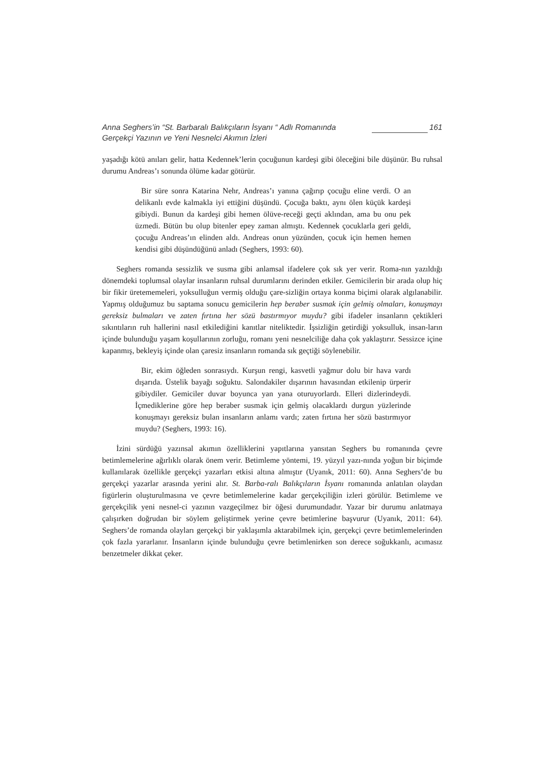Anna Seghers’in “St. Barbaralı Balıkçıların İsyanı “ Adlı Romanında
Gerçekçi Yazının ve Yeni Nesnelci Akımın İzleri
161
yaşadığı kötü anıları gelir, hatta Kedennek’lerin çocuğunun kardeşi gibi öleceğini bile düşünür. Bu ruhsal durumu Andreas’ı sonunda ölüme kadar götürür.
Bir süre sonra Katarina Nehr, Andreas’ı yanına çağırıp çocuğu eline verdi. O an delikanlı evde kalmakla iyi ettiğini düşündü. Çocuğa baktı, aynı ölen küçük kardeşi gibiydi. Bunun da kardeşi gibi hemen ölüve-receği geçti aklından, ama bu onu pek üzmedi. Bütün bu olup bitenler epey zaman almıştı. Kedennek çocuklarla geri geldi, çocuğu Andreas’ın elinden aldı. Andreas onun yüzünden, çocuk için hemen hemen kendisi gibi düşündüğünü anladı (Seghers, 1993: 60).
Seghers romanda sessizlik ve susma gibi anlamsal ifadelere çok sık yer verir. Roma-nın yazıldığı dönemdeki toplumsal olaylar insanların ruhsal durumlarını derinden etkiler. Gemicilerin bir arada olup hiç bir fikir üretememeleri, yoksulluğun vermiş olduğu çare-sizliğin ortaya konma biçimi olarak algılanabilir. Yapmış olduğumuz bu saptama sonucu gemicilerin hep beraber susmak için gelmiş olmaları, konuşmayı gereksiz bulmaları ve zaten fırtına her sözü bastırmıyor muydu? gibi ifadeler insanların çektikleri sıkıntıların ruh hallerini nasıl etkilediğini kanıtlar niteliktedir. İşsizliğin getirdiği yoksulluk, insan-ların içinde bulunduğu yaşam koşullarının zorluğu, romanı yeni nesnelciliğe daha çok yaklaştırır. Sessizce içine kapanmış, bekleyiş içinde olan çaresiz insanların romanda sık geçtiği söylenebilir.
Bir, ekim öğleden sonrasıydı. Kurşun rengi, kasvetli yağmur dolu bir hava vardı dışarıda. Üstelik bayağı soğuktu. Salondakiler dışarının havasından etkilenip ürperir gibiydiler. Gemiciler duvar boyunca yan yana oturuyorlardı. Elleri dizlerindeydi. İçmediklerine göre hep beraber susmak için gelmiş olacaklardı durgun yüzlerinde konuşmayı gereksiz bulan insanların anlamı vardı; zaten fırtına her sözü bastırmıyor muydu? (Seghers, 1993: 16).
İzini sürdüğü yazınsal akımın özelliklerini yapıtlarına yansıtan Seghers bu romanında çevre betimlemelerine ağırlıklı olarak önem verir. Betimleme yöntemi, 19. yüzyıl yazı-nında yoğun bir biçimde kullanılarak özellikle gerçekçi yazarları etkisi altına almıştır (Uyanık, 2011: 60). Anna Seghers’de bu gerçekçi yazarlar arasında yerini alır. St. Barba-ralı Balıkçıların İsyanı romanında anlatılan olaydan figürlerin oluşturulmasına ve çevre betimlemelerine kadar gerçekçiliğin izleri görülür. Betimleme ve gerçekçilik yeni nesnel-ci yazının vazgeçilmez bir öğesi durumundadır. Yazar bir durumu anlatmaya çalışırken doğrudan bir söylem geliştirmek yerine çevre betimlerine başvurur (Uyanık, 2011: 64). Seghers’de romanda olayları gerçekçi bir yaklaşımla aktarabilmek için, gerçekçi çevre betimlemelerinden çok fazla yararlanır. İnsanların içinde bulunduğu çevre betimlenirken son derece soğukkanlı, acımasız benzetmeler dikkat çeker.